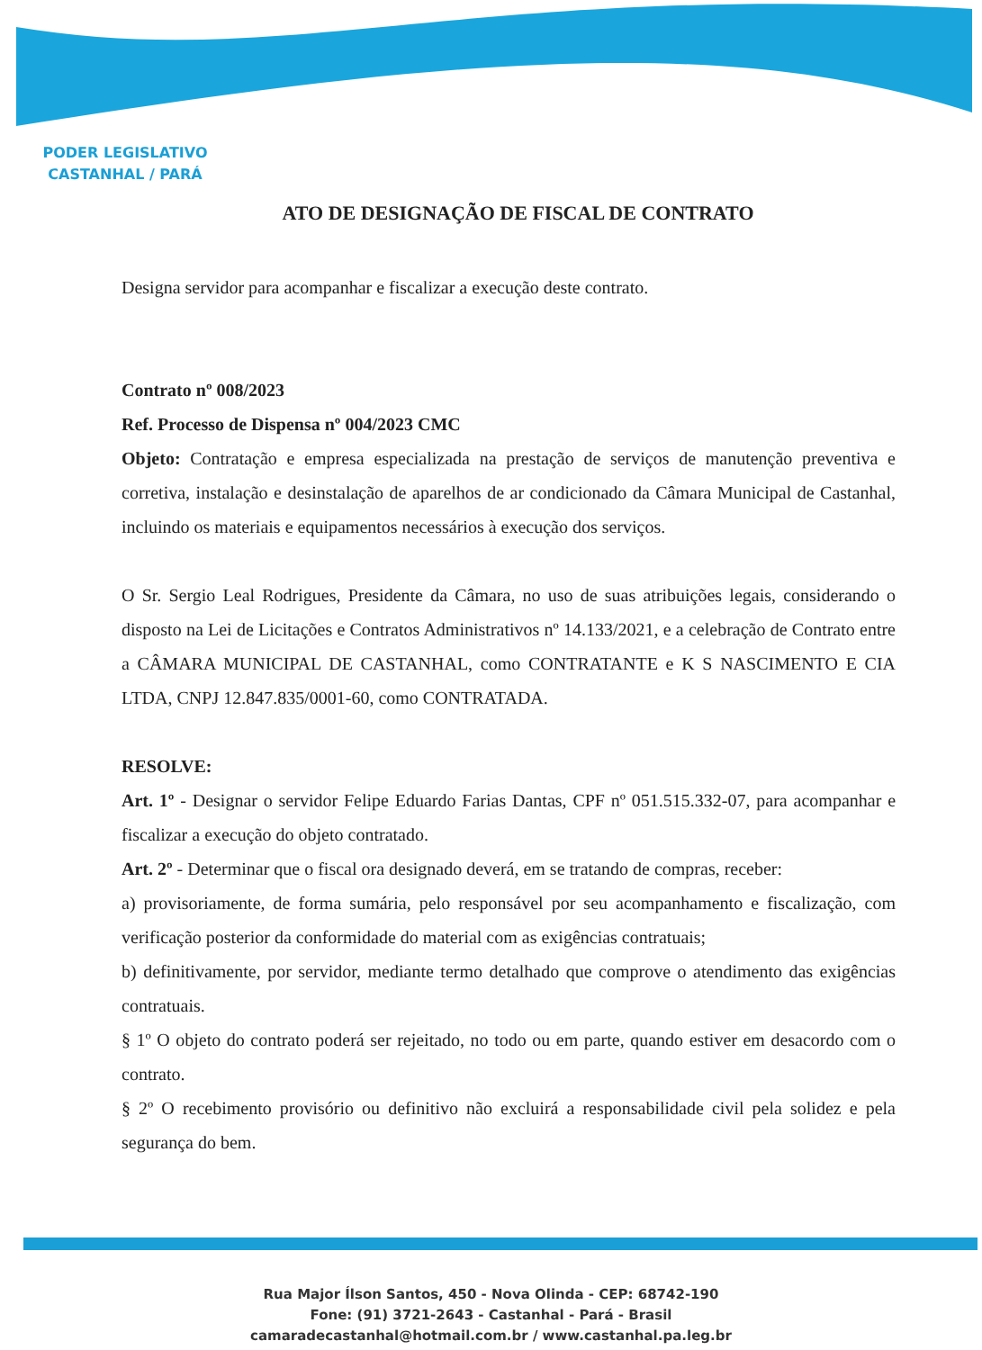PODER LEGISLATIVO
CASTANHAL / PARÁ
ATO DE DESIGNAÇÃO DE FISCAL DE CONTRATO
Designa servidor para acompanhar e fiscalizar a execução deste contrato.
Contrato nº 008/2023
Ref. Processo de Dispensa nº 004/2023 CMC
Objeto: Contratação e empresa especializada na prestação de serviços de manutenção preventiva e corretiva, instalação e desinstalação de aparelhos de ar condicionado da Câmara Municipal de Castanhal, incluindo os materiais e equipamentos necessários à execução dos serviços.
O Sr. Sergio Leal Rodrigues, Presidente da Câmara, no uso de suas atribuições legais, considerando o disposto na Lei de Licitações e Contratos Administrativos nº 14.133/2021, e a celebração de Contrato entre a CÂMARA MUNICIPAL DE CASTANHAL, como CONTRATANTE e K S NASCIMENTO E CIA LTDA, CNPJ 12.847.835/0001-60, como CONTRATADA.
RESOLVE:
Art. 1º - Designar o servidor Felipe Eduardo Farias Dantas, CPF nº 051.515.332-07, para acompanhar e fiscalizar a execução do objeto contratado.
Art. 2º - Determinar que o fiscal ora designado deverá, em se tratando de compras, receber:
a) provisoriamente, de forma sumária, pelo responsável por seu acompanhamento e fiscalização, com verificação posterior da conformidade do material com as exigências contratuais;
b) definitivamente, por servidor, mediante termo detalhado que comprove o atendimento das exigências contratuais.
§ 1º O objeto do contrato poderá ser rejeitado, no todo ou em parte, quando estiver em desacordo com o contrato.
§ 2º O recebimento provisório ou definitivo não excluirá a responsabilidade civil pela solidez e pela segurança do bem.
Rua Major Ílson Santos, 450 - Nova Olinda - CEP: 68742-190
Fone: (91) 3721-2643 - Castanhal - Pará - Brasil
camaradecastanhal@hotmail.com.br / www.castanhal.pa.leg.br